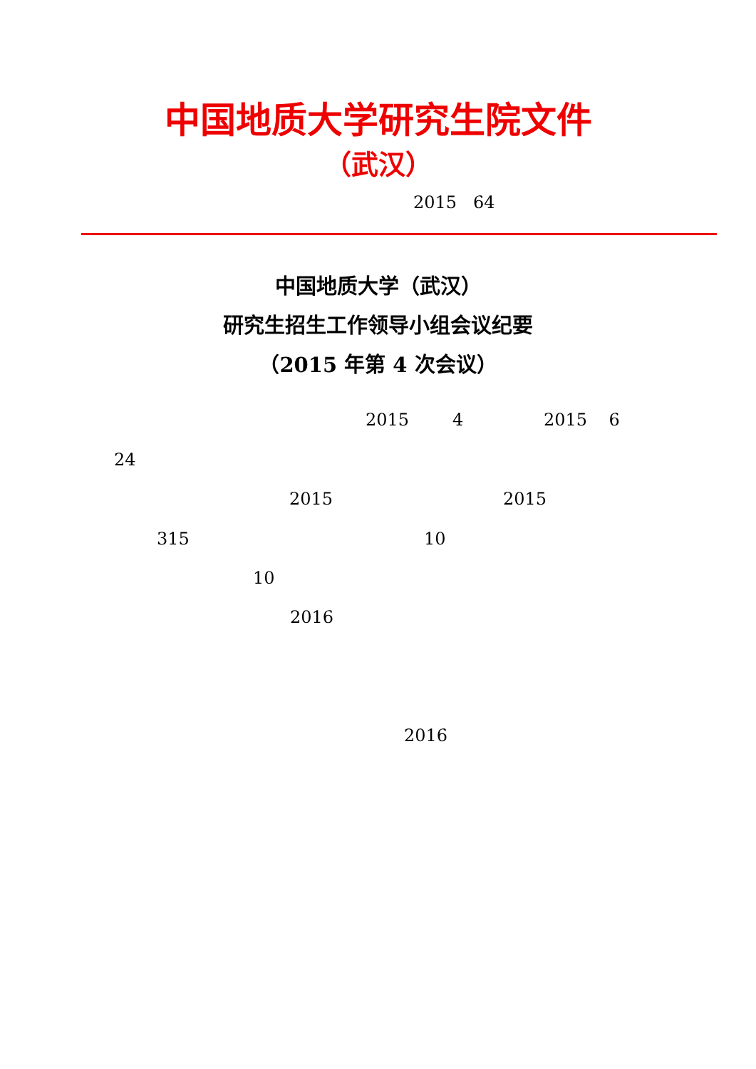中国地质大学研究生院文件
（武汉）
2015 64
中国地质大学（武汉）
研究生招生工作领导小组会议纪要
（2015 年第 4 次会议）
2015 4 2015 6
24
2015 2015
315 10
10
2016
2016